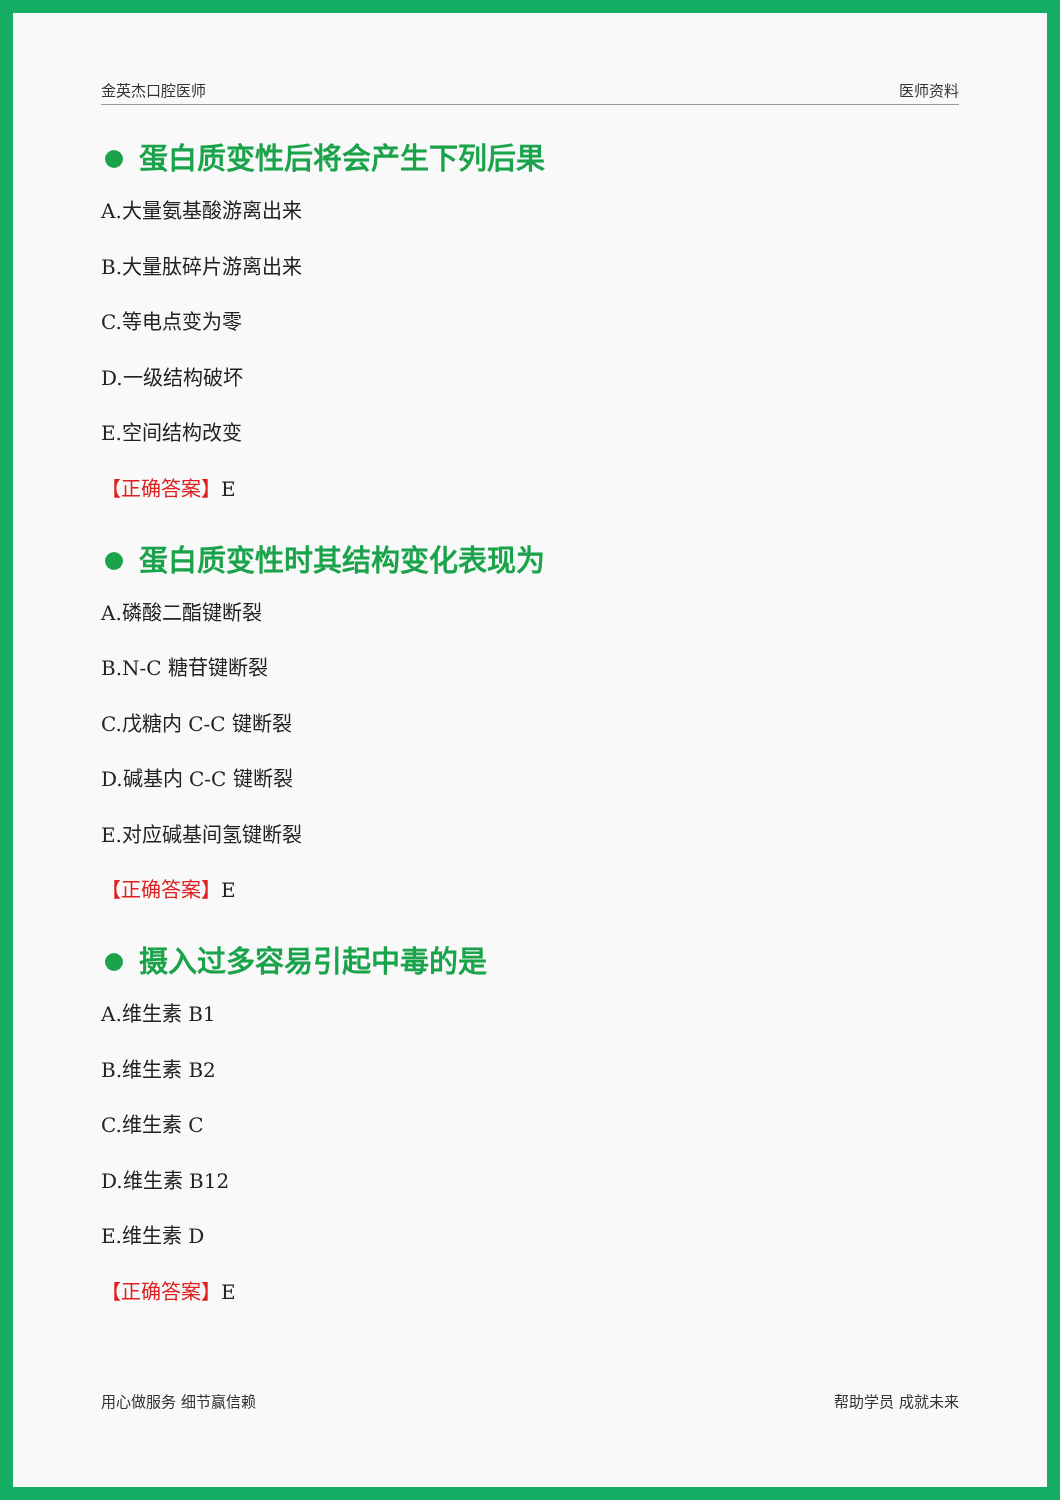金英杰口腔医师 医师资料
蛋白质变性后将会产生下列后果
A.大量氨基酸游离出来
B.大量肽碎片游离出来
C.等电点变为零
D.一级结构破坏
E.空间结构改变
【正确答案】E
蛋白质变性时其结构变化表现为
A.磷酸二酯键断裂
B.N-C 糖苷键断裂
C.戊糖内 C-C 键断裂
D.碱基内 C-C 键断裂
E.对应碱基间氢键断裂
【正确答案】E
摄入过多容易引起中毒的是
A.维生素 B1
B.维生素 B2
C.维生素 C
D.维生素 B12
E.维生素 D
【正确答案】E
用心做服务 细节赢信赖 帮助学员 成就未来